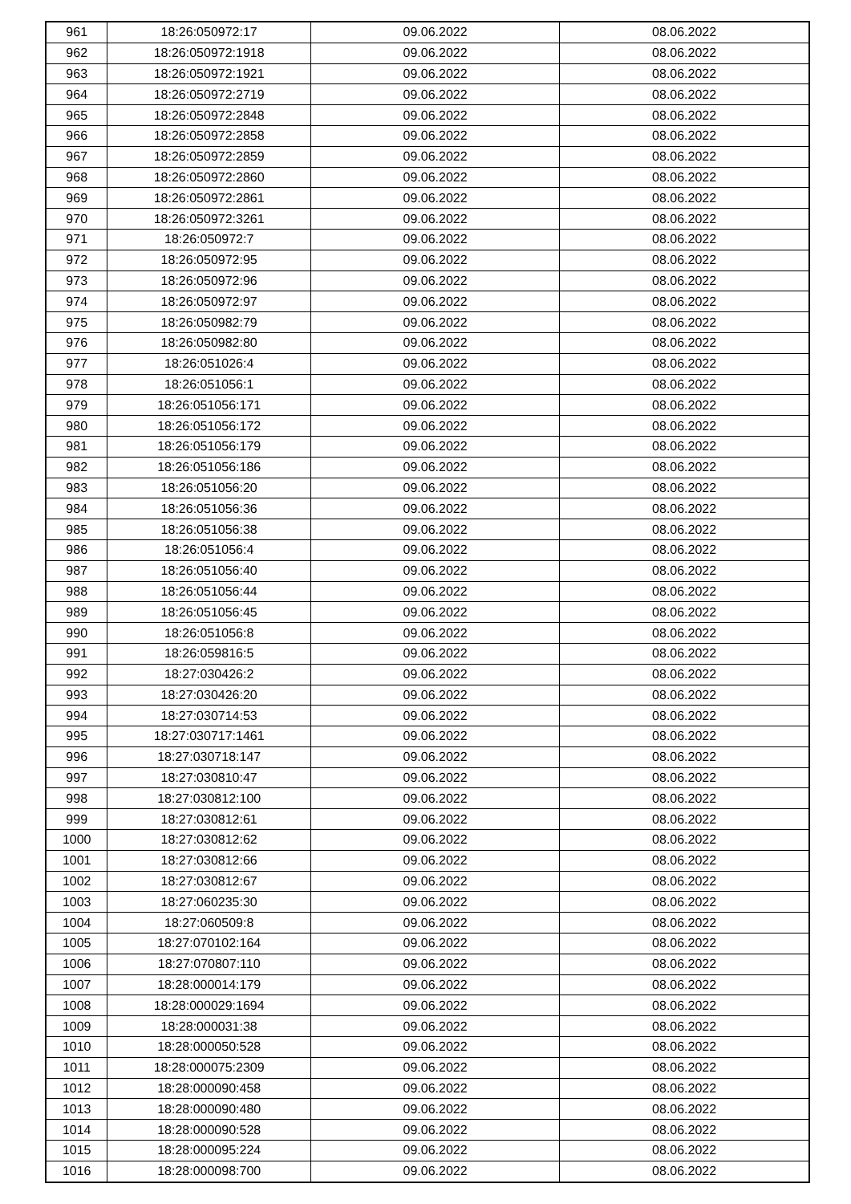| 961 | 18:26:050972:17 | 09.06.2022 | 08.06.2022 |
| 962 | 18:26:050972:1918 | 09.06.2022 | 08.06.2022 |
| 963 | 18:26:050972:1921 | 09.06.2022 | 08.06.2022 |
| 964 | 18:26:050972:2719 | 09.06.2022 | 08.06.2022 |
| 965 | 18:26:050972:2848 | 09.06.2022 | 08.06.2022 |
| 966 | 18:26:050972:2858 | 09.06.2022 | 08.06.2022 |
| 967 | 18:26:050972:2859 | 09.06.2022 | 08.06.2022 |
| 968 | 18:26:050972:2860 | 09.06.2022 | 08.06.2022 |
| 969 | 18:26:050972:2861 | 09.06.2022 | 08.06.2022 |
| 970 | 18:26:050972:3261 | 09.06.2022 | 08.06.2022 |
| 971 | 18:26:050972:7 | 09.06.2022 | 08.06.2022 |
| 972 | 18:26:050972:95 | 09.06.2022 | 08.06.2022 |
| 973 | 18:26:050972:96 | 09.06.2022 | 08.06.2022 |
| 974 | 18:26:050972:97 | 09.06.2022 | 08.06.2022 |
| 975 | 18:26:050982:79 | 09.06.2022 | 08.06.2022 |
| 976 | 18:26:050982:80 | 09.06.2022 | 08.06.2022 |
| 977 | 18:26:051026:4 | 09.06.2022 | 08.06.2022 |
| 978 | 18:26:051056:1 | 09.06.2022 | 08.06.2022 |
| 979 | 18:26:051056:171 | 09.06.2022 | 08.06.2022 |
| 980 | 18:26:051056:172 | 09.06.2022 | 08.06.2022 |
| 981 | 18:26:051056:179 | 09.06.2022 | 08.06.2022 |
| 982 | 18:26:051056:186 | 09.06.2022 | 08.06.2022 |
| 983 | 18:26:051056:20 | 09.06.2022 | 08.06.2022 |
| 984 | 18:26:051056:36 | 09.06.2022 | 08.06.2022 |
| 985 | 18:26:051056:38 | 09.06.2022 | 08.06.2022 |
| 986 | 18:26:051056:4 | 09.06.2022 | 08.06.2022 |
| 987 | 18:26:051056:40 | 09.06.2022 | 08.06.2022 |
| 988 | 18:26:051056:44 | 09.06.2022 | 08.06.2022 |
| 989 | 18:26:051056:45 | 09.06.2022 | 08.06.2022 |
| 990 | 18:26:051056:8 | 09.06.2022 | 08.06.2022 |
| 991 | 18:26:059816:5 | 09.06.2022 | 08.06.2022 |
| 992 | 18:27:030426:2 | 09.06.2022 | 08.06.2022 |
| 993 | 18:27:030426:20 | 09.06.2022 | 08.06.2022 |
| 994 | 18:27:030714:53 | 09.06.2022 | 08.06.2022 |
| 995 | 18:27:030717:1461 | 09.06.2022 | 08.06.2022 |
| 996 | 18:27:030718:147 | 09.06.2022 | 08.06.2022 |
| 997 | 18:27:030810:47 | 09.06.2022 | 08.06.2022 |
| 998 | 18:27:030812:100 | 09.06.2022 | 08.06.2022 |
| 999 | 18:27:030812:61 | 09.06.2022 | 08.06.2022 |
| 1000 | 18:27:030812:62 | 09.06.2022 | 08.06.2022 |
| 1001 | 18:27:030812:66 | 09.06.2022 | 08.06.2022 |
| 1002 | 18:27:030812:67 | 09.06.2022 | 08.06.2022 |
| 1003 | 18:27:060235:30 | 09.06.2022 | 08.06.2022 |
| 1004 | 18:27:060509:8 | 09.06.2022 | 08.06.2022 |
| 1005 | 18:27:070102:164 | 09.06.2022 | 08.06.2022 |
| 1006 | 18:27:070807:110 | 09.06.2022 | 08.06.2022 |
| 1007 | 18:28:000014:179 | 09.06.2022 | 08.06.2022 |
| 1008 | 18:28:000029:1694 | 09.06.2022 | 08.06.2022 |
| 1009 | 18:28:000031:38 | 09.06.2022 | 08.06.2022 |
| 1010 | 18:28:000050:528 | 09.06.2022 | 08.06.2022 |
| 1011 | 18:28:000075:2309 | 09.06.2022 | 08.06.2022 |
| 1012 | 18:28:000090:458 | 09.06.2022 | 08.06.2022 |
| 1013 | 18:28:000090:480 | 09.06.2022 | 08.06.2022 |
| 1014 | 18:28:000090:528 | 09.06.2022 | 08.06.2022 |
| 1015 | 18:28:000095:224 | 09.06.2022 | 08.06.2022 |
| 1016 | 18:28:000098:700 | 09.06.2022 | 08.06.2022 |